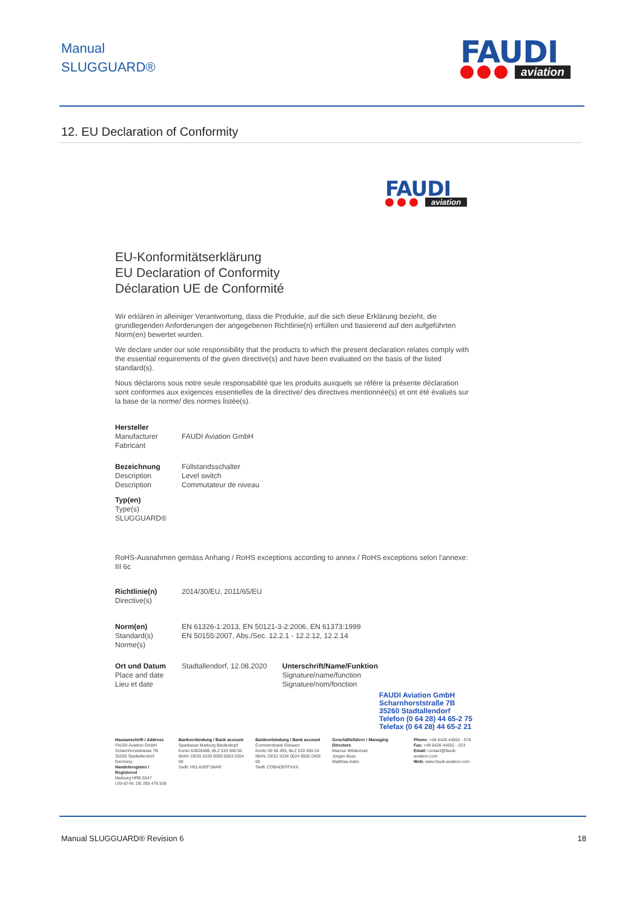Manual
SLUGGUARD®
FAUDI
aviation
12. EU Declaration of Conformity
FAUDI
aviation
EU-Konformitätserklärung
EU Declaration of Conformity
Déclaration UE de Conformité
Wir erklären in alleiniger Verantwortung, dass die Produkte, auf die sich diese Erklärung bezieht, die grundlegenden Anforderungen der angegebenen Richtlinie(n) erfüllen und basierend auf den aufgeführten Norm(en) bewertet wurden.
We declare under our sole responsibility that the products to which the present declaration relates comply with the essential requirements of the given directive(s) and have been evaluated on the basis of the listed standard(s).
Nous déclarons sous notre seule responsabilité que les produits auxquels se réfère la présente déclaration sont conformes aux exigences essentielles de la directive/ des directives mentionnée(s) et ont été évalués sur la base de la norme/ des normes listée(s).
Hersteller
Manufacturer
Fabricant
FAUDI Aviation GmbH
Bezeichnung
Description
Description
Füllstandsschalter
Level switch
Commutateur de niveau
Typ(en)
Type(s)
SLUGGUARD®
RoHS-Ausnahmen gemäss Anhang / RoHS exceptions according to annex / RoHS exceptions selon l'annexe: III 6c
Richtlinie(n)
Directive(s)
2014/30/EU, 2011/65/EU
Norm(en)
Standard(s)
Norme(s)
EN 61326-1:2013, EN 50121-3-2:2006, EN 61373:1999
EN 50155:2007, Abs./Sec. 12.2.1 - 12.2.12, 12.2.14
Ort und Datum
Place and date
Lieu et date
Stadtallendorf, 12.08.2020
Unterschrift/Name/Funktion
Signature/name/function
Signature/nom/fonction
FAUDI Aviation GmbH
Scharnhorststraße 7B
35260 Stadtallendorf
Telefon (0 64 28) 44 65-2 75
Telefax (0 64 28) 44 65-2 21
Hausanschrift / Address
FAUDI Aviation GmbH
Scharnhorststrasse 7B
35260 Stadtallendorf
Germany
Handelsregister / Registered
Marburg HRB 5547
USt-ID-Nr. DE 265 479 536
Bankverbindung / Bank account
Sparkasse Marburg Biedenkopf
Konto 63020408, BLZ 533 500 00
IBAN: DE55 5335 0000 0063 0204 08
Swift: HELADEF1MAR
Bankverbindung / Bank account
Commerzbank Giessen
Konto 50 50 455, BLZ 533 400 24
IBAN: DE51 5334 0024 0505 0455 00
Swift: COBADEFFXXX
Geschäftsführer / Managing Directors
Marcus Wildschütz
Jürgen Buss
Matthias Aden
Phone: +49 6428 44652 - 570
Fax: +49 6428 44652 - 223
Email: contact@faudi-aviation.com
Web: www.faudi-aviation.com
Manual SLUGGUARD® Revision 6 18